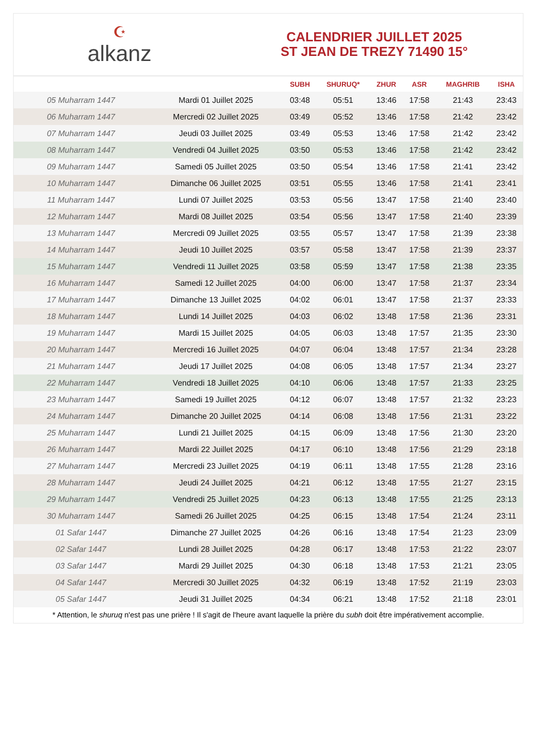☪
alkanz
CALENDRIER JUILLET 2025
ST JEAN DE TREZY 71490 15°
| | | SUBH | SHURUQ* | ZHUR | ASR | MAGHRIB | ISHA |
| --- | --- | --- | --- | --- | --- | --- | --- |
| 05 Muharram 1447 | Mardi 01 Juillet 2025 | 03:48 | 05:51 | 13:46 | 17:58 | 21:43 | 23:43 |
| 06 Muharram 1447 | Mercredi 02 Juillet 2025 | 03:49 | 05:52 | 13:46 | 17:58 | 21:42 | 23:42 |
| 07 Muharram 1447 | Jeudi 03 Juillet 2025 | 03:49 | 05:53 | 13:46 | 17:58 | 21:42 | 23:42 |
| 08 Muharram 1447 | Vendredi 04 Juillet 2025 | 03:50 | 05:53 | 13:46 | 17:58 | 21:42 | 23:42 |
| 09 Muharram 1447 | Samedi 05 Juillet 2025 | 03:50 | 05:54 | 13:46 | 17:58 | 21:41 | 23:42 |
| 10 Muharram 1447 | Dimanche 06 Juillet 2025 | 03:51 | 05:55 | 13:46 | 17:58 | 21:41 | 23:41 |
| 11 Muharram 1447 | Lundi 07 Juillet 2025 | 03:53 | 05:56 | 13:47 | 17:58 | 21:40 | 23:40 |
| 12 Muharram 1447 | Mardi 08 Juillet 2025 | 03:54 | 05:56 | 13:47 | 17:58 | 21:40 | 23:39 |
| 13 Muharram 1447 | Mercredi 09 Juillet 2025 | 03:55 | 05:57 | 13:47 | 17:58 | 21:39 | 23:38 |
| 14 Muharram 1447 | Jeudi 10 Juillet 2025 | 03:57 | 05:58 | 13:47 | 17:58 | 21:39 | 23:37 |
| 15 Muharram 1447 | Vendredi 11 Juillet 2025 | 03:58 | 05:59 | 13:47 | 17:58 | 21:38 | 23:35 |
| 16 Muharram 1447 | Samedi 12 Juillet 2025 | 04:00 | 06:00 | 13:47 | 17:58 | 21:37 | 23:34 |
| 17 Muharram 1447 | Dimanche 13 Juillet 2025 | 04:02 | 06:01 | 13:47 | 17:58 | 21:37 | 23:33 |
| 18 Muharram 1447 | Lundi 14 Juillet 2025 | 04:03 | 06:02 | 13:48 | 17:58 | 21:36 | 23:31 |
| 19 Muharram 1447 | Mardi 15 Juillet 2025 | 04:05 | 06:03 | 13:48 | 17:57 | 21:35 | 23:30 |
| 20 Muharram 1447 | Mercredi 16 Juillet 2025 | 04:07 | 06:04 | 13:48 | 17:57 | 21:34 | 23:28 |
| 21 Muharram 1447 | Jeudi 17 Juillet 2025 | 04:08 | 06:05 | 13:48 | 17:57 | 21:34 | 23:27 |
| 22 Muharram 1447 | Vendredi 18 Juillet 2025 | 04:10 | 06:06 | 13:48 | 17:57 | 21:33 | 23:25 |
| 23 Muharram 1447 | Samedi 19 Juillet 2025 | 04:12 | 06:07 | 13:48 | 17:57 | 21:32 | 23:23 |
| 24 Muharram 1447 | Dimanche 20 Juillet 2025 | 04:14 | 06:08 | 13:48 | 17:56 | 21:31 | 23:22 |
| 25 Muharram 1447 | Lundi 21 Juillet 2025 | 04:15 | 06:09 | 13:48 | 17:56 | 21:30 | 23:20 |
| 26 Muharram 1447 | Mardi 22 Juillet 2025 | 04:17 | 06:10 | 13:48 | 17:56 | 21:29 | 23:18 |
| 27 Muharram 1447 | Mercredi 23 Juillet 2025 | 04:19 | 06:11 | 13:48 | 17:55 | 21:28 | 23:16 |
| 28 Muharram 1447 | Jeudi 24 Juillet 2025 | 04:21 | 06:12 | 13:48 | 17:55 | 21:27 | 23:15 |
| 29 Muharram 1447 | Vendredi 25 Juillet 2025 | 04:23 | 06:13 | 13:48 | 17:55 | 21:25 | 23:13 |
| 30 Muharram 1447 | Samedi 26 Juillet 2025 | 04:25 | 06:15 | 13:48 | 17:54 | 21:24 | 23:11 |
| 01 Safar 1447 | Dimanche 27 Juillet 2025 | 04:26 | 06:16 | 13:48 | 17:54 | 21:23 | 23:09 |
| 02 Safar 1447 | Lundi 28 Juillet 2025 | 04:28 | 06:17 | 13:48 | 17:53 | 21:22 | 23:07 |
| 03 Safar 1447 | Mardi 29 Juillet 2025 | 04:30 | 06:18 | 13:48 | 17:53 | 21:21 | 23:05 |
| 04 Safar 1447 | Mercredi 30 Juillet 2025 | 04:32 | 06:19 | 13:48 | 17:52 | 21:19 | 23:03 |
| 05 Safar 1447 | Jeudi 31 Juillet 2025 | 04:34 | 06:21 | 13:48 | 17:52 | 21:18 | 23:01 |
* Attention, le shuruq n'est pas une prière ! Il s'agit de l'heure avant laquelle la prière du subh doit être impérativement accomplie.